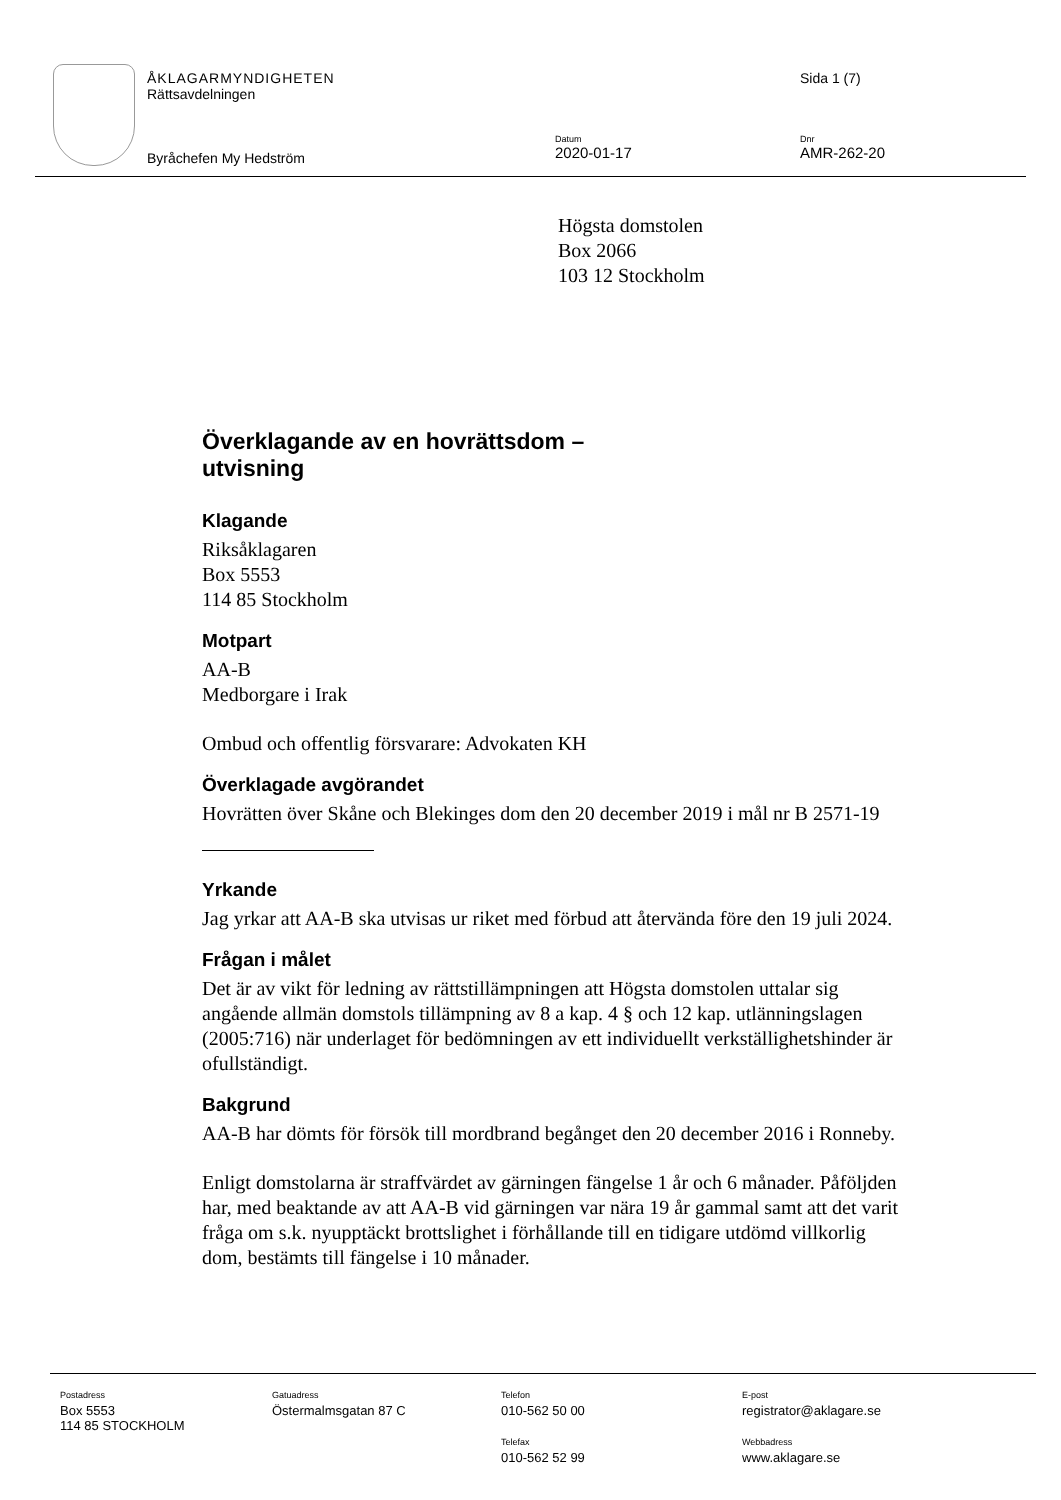ÅKLAGARMYNDIGHETEN
Rättsavdelningen
Sida 1 (7)
Byråchefen My Hedström
Datum
2020-01-17
Dnr
AMR-262-20
Högsta domstolen
Box 2066
103 12 Stockholm
Överklagande av en hovrättsdom –
utvisning
Klagande
Riksåklagaren
Box 5553
114 85 Stockholm
Motpart
AA-B
Medborgare i Irak
Ombud och offentlig försvarare: Advokaten KH
Överklagade avgörandet
Hovrätten över Skåne och Blekinges dom den 20 december 2019 i mål nr B 2571-19
Yrkande
Jag yrkar att AA-B ska utvisas ur riket med förbud att återvända före den 19 juli 2024.
Frågan i målet
Det är av vikt för ledning av rättstillämpningen att Högsta domstolen uttalar sig angående allmän domstols tillämpning av 8 a kap. 4 § och 12 kap. utlänningslagen (2005:716) när underlaget för bedömningen av ett individuellt verkställighetshinder är ofullständigt.
Bakgrund
AA-B har dömts för försök till mordbrand begånget den 20 december 2016 i Ronneby.
Enligt domstolarna är straffvärdet av gärningen fängelse 1 år och 6 månader. Påföljden har, med beaktande av att AA-B vid gärningen var nära 19 år gammal samt att det varit fråga om s.k. nyupptäckt brottslighet i förhållande till en tidigare utdömd villkorlig dom, bestämts till fängelse i 10 månader.
Postadress
Box 5553
114 85 STOCKHOLM
Gatuadress
Östermalmsgatan 87 C
Telefon
010-562 50 00
Telefax
010-562 52 99
E-post
registrator@aklagare.se
Webbadress
www.aklagare.se